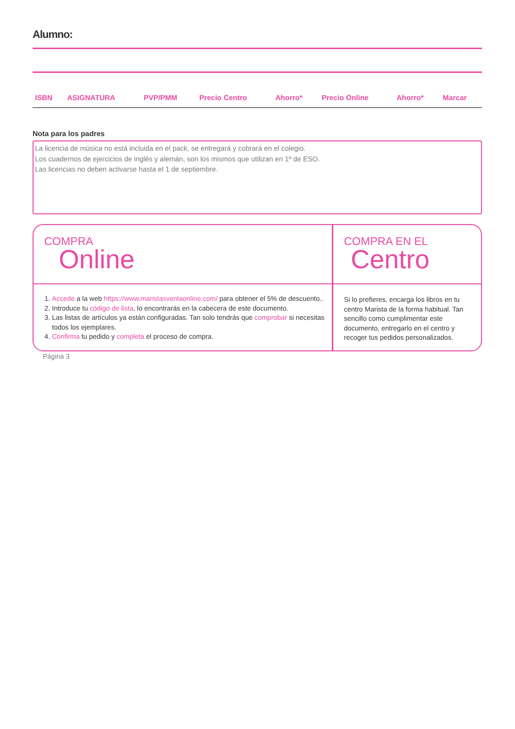Alumno:
| ISBN | ASIGNATURA | PVP/PMM | Precio Centro | Ahorro* | Precio Online | Ahorro* | Marcar |
| --- | --- | --- | --- | --- | --- | --- | --- |
Nota para los padres
La licencia de música no está incluida en el pack, se entregará y cobrará en el colegio.
Los cuadernos de ejercicios de inglés y alemán, son los mismos que utilizan en 1º de ESO.
Las licencias no deben activarse hasta el 1 de septiembre.
COMPRA
Online
1. Accede a la web https://www.maristasventaonline.com/ para obtener el 5% de descuento..
2. Introduce tu código de lista, lo encontrarás en la cabecera de este documento.
3. Las listas de artículos ya están configuradas. Tan solo tendrás que comprobar si necesitas todos los ejemplares.
4. Confirma tu pedido y completa el proceso de compra.
COMPRA EN EL
Centro
Si lo prefieres, encarga los libros en tu centro Marista de la forma habitual. Tan sencillo como cumplimentar este documento, entregarlo en el centro y recoger tus pedidos personalizados.
Página 3